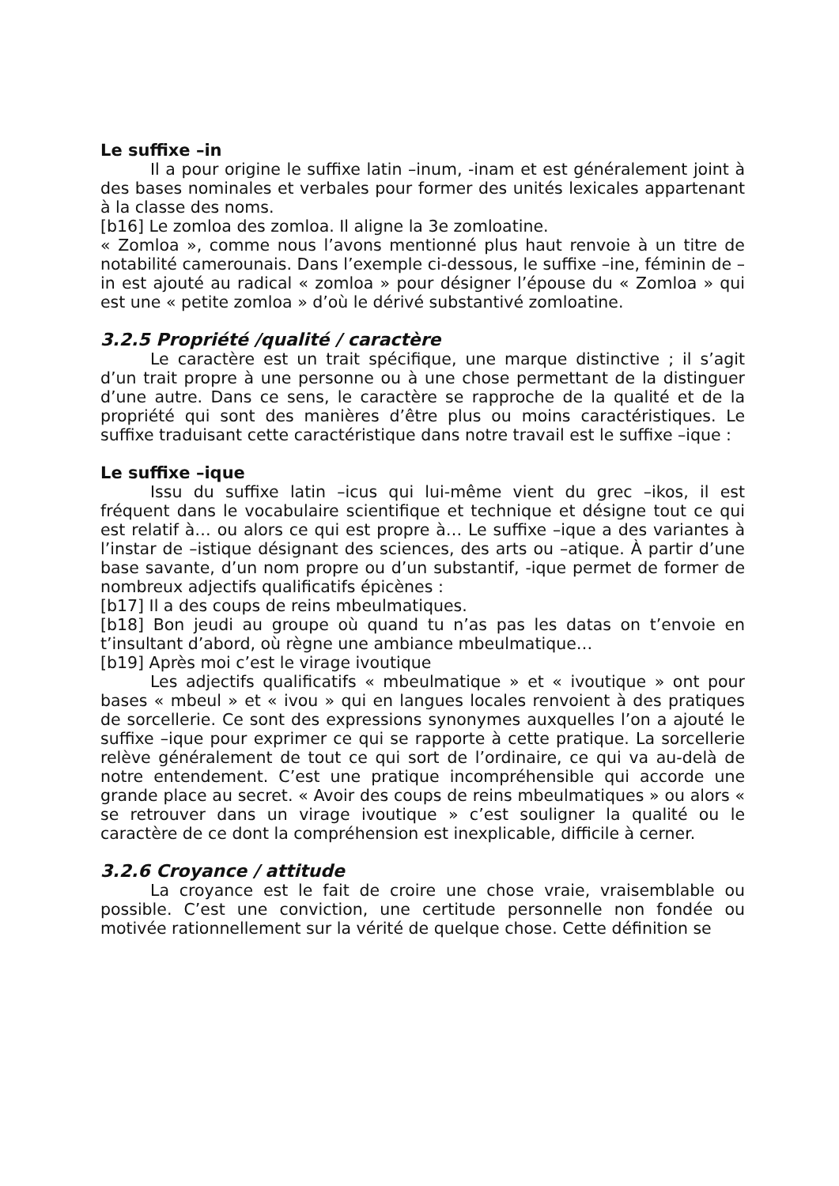Le suffixe –in
Il a pour origine le suffixe latin –inum, -inam et est généralement joint à des bases nominales et verbales pour former des unités lexicales appartenant à la classe des noms.
[b16] Le zomloa des zomloa. Il aligne la 3e zomloatine.
« Zomloa », comme nous l’avons mentionné plus haut renvoie à un titre de notabilité camerounais. Dans l’exemple ci-dessous, le suffixe –ine, féminin de –in est ajouté au radical « zomloa » pour désigner l’épouse du « Zomloa » qui est une « petite zomloa » d’où le dérivé substantivé zomloatine.
3.2.5 Propriété /qualité / caractère
Le caractère est un trait spécifique, une marque distinctive ; il s’agit d’un trait propre à une personne ou à une chose permettant de la distinguer d’une autre. Dans ce sens, le caractère se rapproche de la qualité et de la propriété qui sont des manières d’être plus ou moins caractéristiques. Le suffixe traduisant cette caractéristique dans notre travail est le suffixe –ique :
Le suffixe –ique
Issu du suffixe latin –icus qui lui-même vient du grec –ikos, il est fréquent dans le vocabulaire scientifique et technique et désigne tout ce qui est relatif à… ou alors ce qui est propre à… Le suffixe –ique a des variantes à l’instar de –istique désignant des sciences, des arts ou –atique. À partir d’une base savante, d’un nom propre ou d’un substantif, -ique permet de former de nombreux adjectifs qualificatifs épicènes :
[b17] Il a des coups de reins mbeulmatiques.
[b18] Bon jeudi au groupe où quand tu n’as pas les datas on t’envoie en t’insultant d’abord, où règne une ambiance mbeulmatique…
[b19] Après moi c’est le virage ivoutique
Les adjectifs qualificatifs « mbeulmatique » et « ivoutique » ont pour bases « mbeul » et « ivou » qui en langues locales renvoient à des pratiques de sorcellerie. Ce sont des expressions synonymes auxquelles l’on a ajouté le suffixe –ique pour exprimer ce qui se rapporte à cette pratique. La sorcellerie relève généralement de tout ce qui sort de l’ordinaire, ce qui va au-delà de notre entendement. C’est une pratique incompréhensible qui accorde une grande place au secret. « Avoir des coups de reins mbeulmatiques » ou alors « se retrouver dans un virage ivoutique » c’est souligner la qualité ou le caractère de ce dont la compréhension est inexplicable, difficile à cerner.
3.2.6 Croyance / attitude
La croyance est le fait de croire une chose vraie, vraisemblable ou possible. C’est une conviction, une certitude personnelle non fondée ou motivée rationnellement sur la vérité de quelque chose. Cette définition se